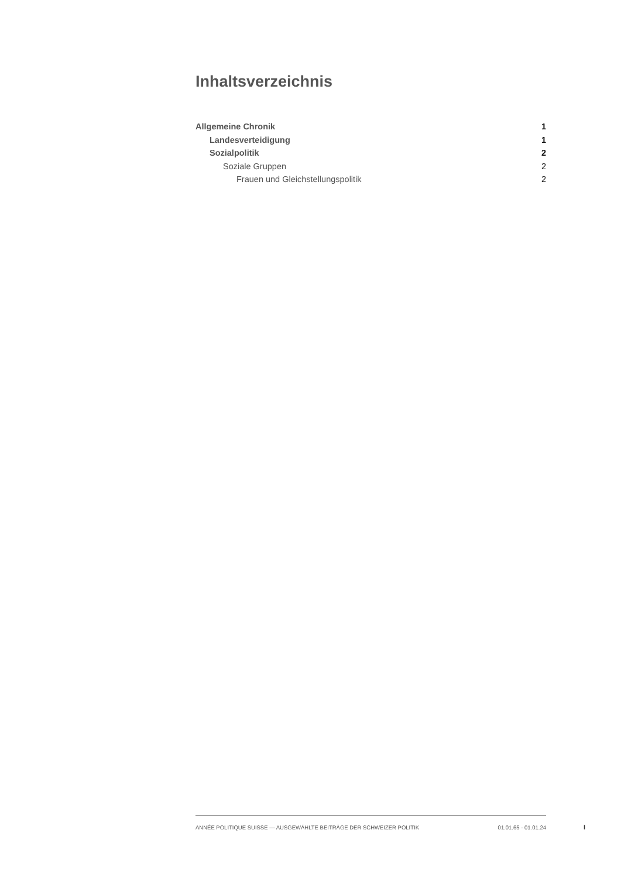Inhaltsverzeichnis
Allgemeine Chronik 1
Landesverteidigung 1
Sozialpolitik 2
Soziale Gruppen 2
Frauen und Gleichstellungspolitik 2
ANNÉE POLITIQUE SUISSE — AUSGEWÄHLTE BEITRÄGE DER SCHWEIZER POLITIK 01.01.65 - 01.01.24
I